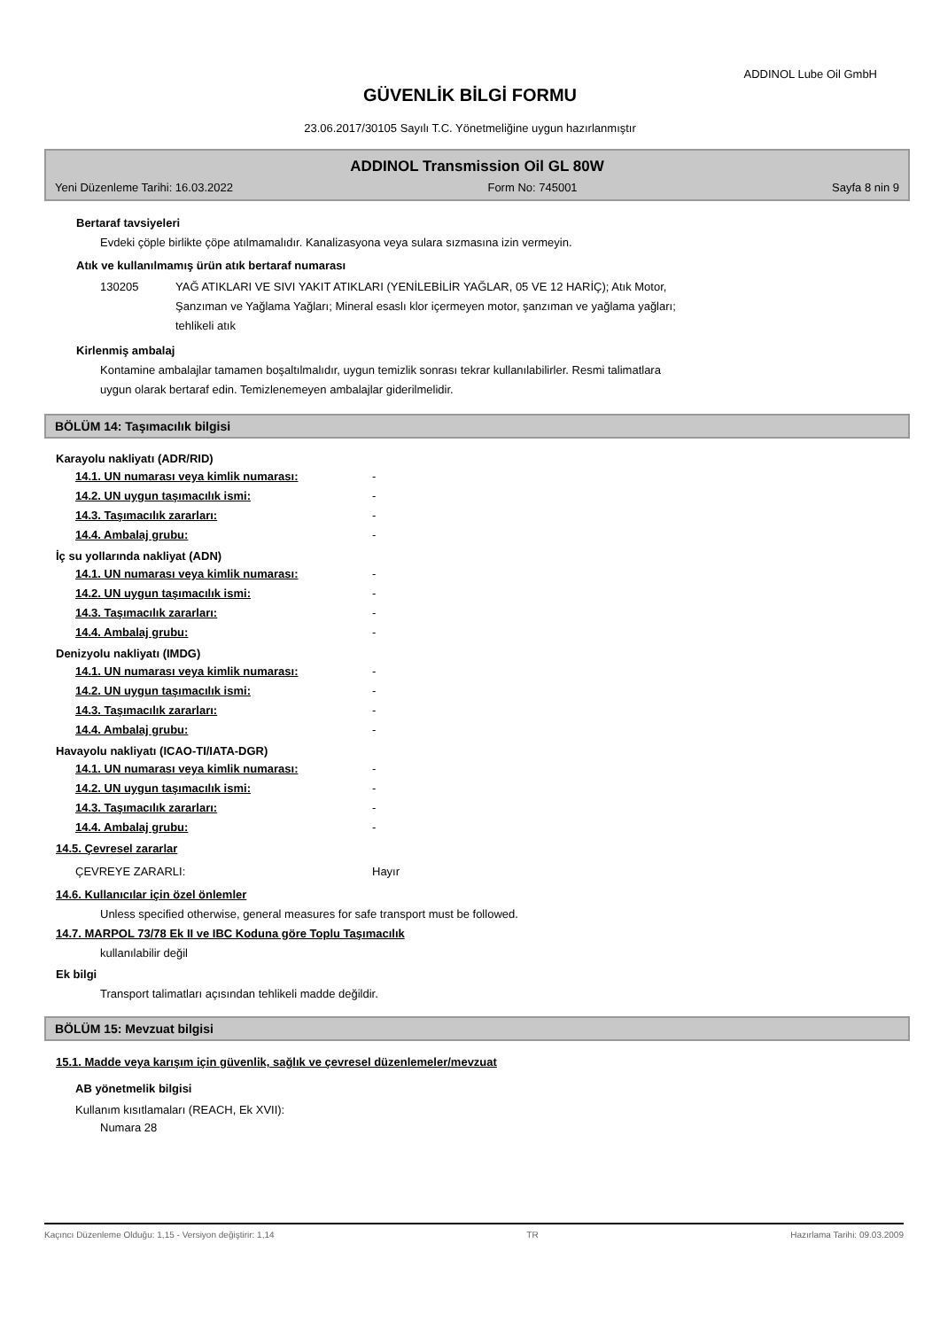ADDINOL Lube Oil GmbH
GÜVENLİK BİLGİ FORMU
23.06.2017/30105 Sayılı T.C. Yönetmeliğine uygun hazırlanmıştır
ADDINOL Transmission Oil GL 80W
Yeni Düzenleme Tarihi: 16.03.2022 Form No: 745001 Sayfa 8 nin 9
Bertaraf tavsiyeleri
Evdeki çöple birlikte çöpe atılmamalıdır. Kanalizasyona veya sulara sızmasına izin vermeyin.
Atık ve kullanılmamış ürün atık bertaraf numarası
| 130205 | YAĞ ATIKLARI VE SIVI YAKIT ATIKLARI (YENİLEBİLİR YAĞLAR, 05 VE 12 HARİÇ); Atık Motor, Şanzıman ve Yağlama Yağları; Mineral esaslı klor içermeyen motor, şanzıman ve yağlama yağları; tehlikeli atık |
Kirlenmiş ambalaj
Kontamine ambalajlar tamamen boşaltılmalıdır, uygun temizlik sonrası tekrar kullanılabilirler. Resmi talimatlara
uygun olarak bertaraf edin. Temizlenemeyen ambalajlar giderilmelidir.
BÖLÜM 14: Taşımacılık bilgisi
Karayolu nakliyatı (ADR/RID)
| 14.1. UN numarası veya kimlik numarası: | - |
| 14.2. UN uygun taşımacılık ismi: | - |
| 14.3. Taşımacılık zararları: | - |
| 14.4. Ambalaj grubu: | - |
İç su yollarında nakliyat (ADN)
| 14.1. UN numarası veya kimlik numarası: | - |
| 14.2. UN uygun taşımacılık ismi: | - |
| 14.3. Taşımacılık zararları: | - |
| 14.4. Ambalaj grubu: | - |
Denizyolu nakliyatı (IMDG)
| 14.1. UN numarası veya kimlik numarası: | - |
| 14.2. UN uygun taşımacılık ismi: | - |
| 14.3. Taşımacılık zararları: | - |
| 14.4. Ambalaj grubu: | - |
Havayolu nakliyatı (ICAO-TI/IATA-DGR)
| 14.1. UN numarası veya kimlik numarası: | - |
| 14.2. UN uygun taşımacılık ismi: | - |
| 14.3. Taşımacılık zararları: | - |
| 14.4. Ambalaj grubu: | - |
14.5. Çevresel zararlar
| ÇEVREYE ZARARLI: | Hayır |
14.6. Kullanıcılar için özel önlemler
Unless specified otherwise, general measures for safe transport must be followed.
14.7. MARPOL 73/78 Ek II ve IBC Koduna göre Toplu Taşımacılık
kullanılabilir değil
Ek bilgi
Transport talimatları açısından tehlikeli madde değildir.
BÖLÜM 15: Mevzuat bilgisi
15.1. Madde veya karışım için güvenlik, sağlık ve çevresel düzenlemeler/mevzuat
AB yönetmelik bilgisi
Kullanım kısıtlamaları (REACH, Ek XVII):
Numara 28
Kaçıncı Düzenleme Olduğu: 1,15 - Versiyon değiştirir: 1,14 TR Hazırlama Tarihi: 09.03.2009